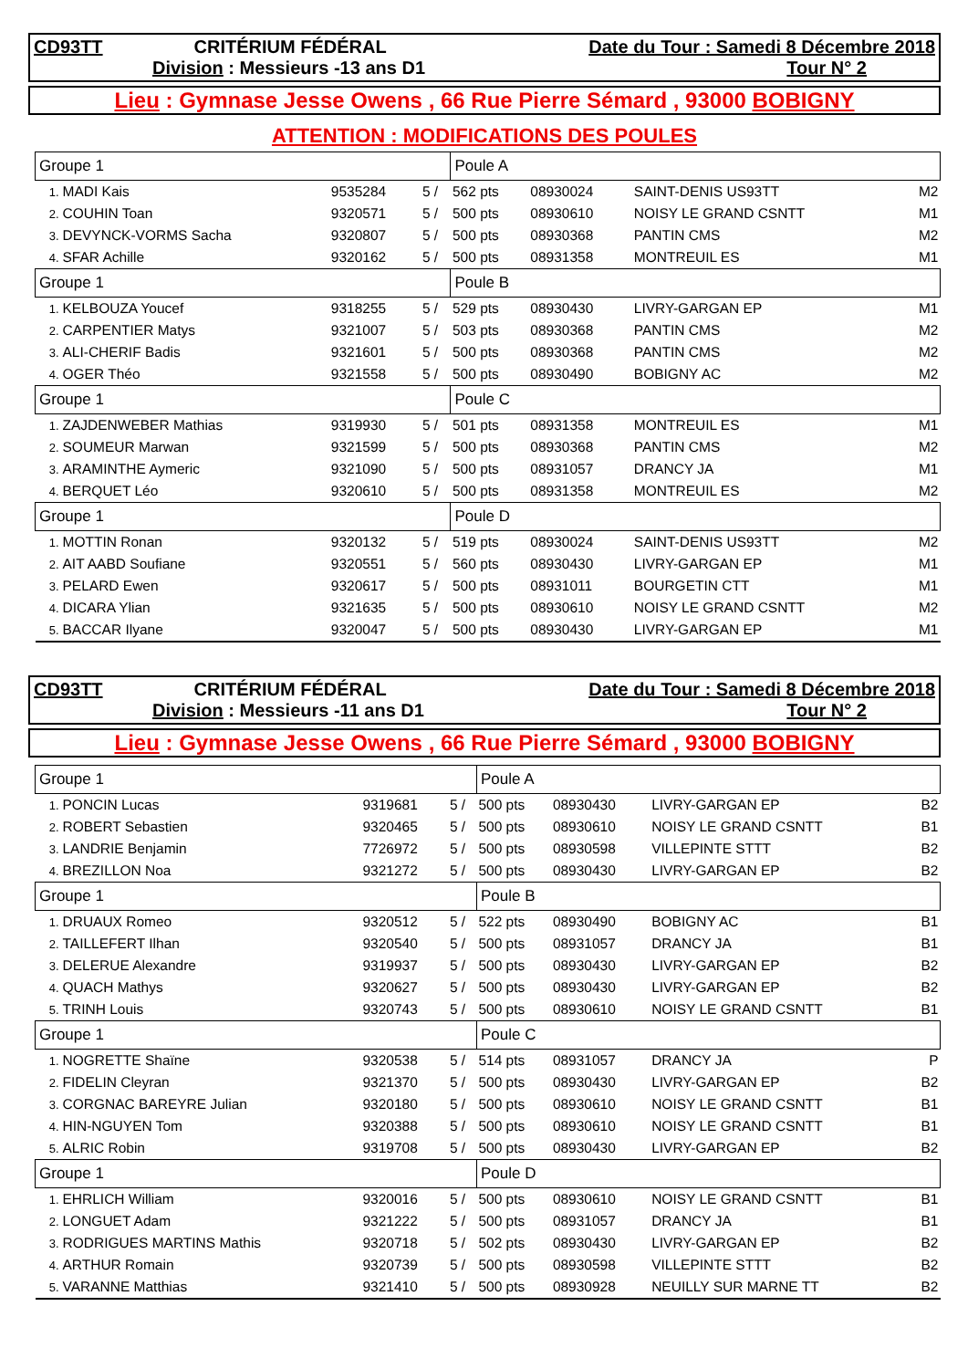CD93TT CRITÉRIUM FÉDÉRAL Date du Tour : Samedi 8 Décembre 2018
Division : Messieurs -13 ans D1 Tour N° 2
Lieu : Gymnase Jesse Owens , 66 Rue Pierre Sémard , 93000 BOBIGNY
ATTENTION : MODIFICATIONS DES POULES
| Groupe 1 | | | | Poule A | | | |
| 1. | MADI Kais | 9535284 | 5 / | 562 pts | 08930024 | SAINT-DENIS US93TT | M2 |
| 2. | COUHIN Toan | 9320571 | 5 / | 500 pts | 08930610 | NOISY LE GRAND CSNTT | M1 |
| 3. | DEVYNCK-VORMS Sacha | 9320807 | 5 / | 500 pts | 08930368 | PANTIN CMS | M2 |
| 4. | SFAR Achille | 9320162 | 5 / | 500 pts | 08931358 | MONTREUIL ES | M1 |
| Groupe 1 | | | | Poule B | | | |
| 1. | KELBOUZA Youcef | 9318255 | 5 / | 529 pts | 08930430 | LIVRY-GARGAN EP | M1 |
| 2. | CARPENTIER Matys | 9321007 | 5 / | 503 pts | 08930368 | PANTIN CMS | M2 |
| 3. | ALI-CHERIF Badis | 9321601 | 5 / | 500 pts | 08930368 | PANTIN CMS | M2 |
| 4. | OGER Théo | 9321558 | 5 / | 500 pts | 08930490 | BOBIGNY AC | M2 |
| Groupe 1 | | | | Poule C | | | |
| 1. | ZAJDENWEBER Mathias | 9319930 | 5 / | 501 pts | 08931358 | MONTREUIL ES | M1 |
| 2. | SOUMEUR Marwan | 9321599 | 5 / | 500 pts | 08930368 | PANTIN CMS | M2 |
| 3. | ARAMINTHE Aymeric | 9321090 | 5 / | 500 pts | 08931057 | DRANCY JA | M1 |
| 4. | BERQUET Léo | 9320610 | 5 / | 500 pts | 08931358 | MONTREUIL ES | M2 |
| Groupe 1 | | | | Poule D | | | |
| 1. | MOTTIN Ronan | 9320132 | 5 / | 519 pts | 08930024 | SAINT-DENIS US93TT | M2 |
| 2. | AIT AABD Soufiane | 9320551 | 5 / | 560 pts | 08930430 | LIVRY-GARGAN EP | M1 |
| 3. | PELARD Ewen | 9320617 | 5 / | 500 pts | 08931011 | BOURGETIN CTT | M1 |
| 4. | DICARA Ylian | 9321635 | 5 / | 500 pts | 08930610 | NOISY LE GRAND CSNTT | M2 |
| 5. | BACCAR Ilyane | 9320047 | 5 / | 500 pts | 08930430 | LIVRY-GARGAN EP | M1 |
CD93TT CRITÉRIUM FÉDÉRAL Date du Tour : Samedi 8 Décembre 2018
Division : Messieurs -11 ans D1 Tour N° 2
Lieu : Gymnase Jesse Owens , 66 Rue Pierre Sémard , 93000 BOBIGNY
| Groupe 1 | | | | Poule A | | | |
| 1. | PONCIN Lucas | 9319681 | 5 / | 500 pts | 08930430 | LIVRY-GARGAN EP | B2 |
| 2. | ROBERT Sebastien | 9320465 | 5 / | 500 pts | 08930610 | NOISY LE GRAND CSNTT | B1 |
| 3. | LANDRIE Benjamin | 7726972 | 5 / | 500 pts | 08930598 | VILLEPINTE STTT | B2 |
| 4. | BREZILLON Noa | 9321272 | 5 / | 500 pts | 08930430 | LIVRY-GARGAN EP | B2 |
| Groupe 1 | | | | Poule B | | | |
| 1. | DRUAUX Romeo | 9320512 | 5 / | 522 pts | 08930490 | BOBIGNY AC | B1 |
| 2. | TAILLEFERT Ilhan | 9320540 | 5 / | 500 pts | 08931057 | DRANCY JA | B1 |
| 3. | DELERUE Alexandre | 9319937 | 5 / | 500 pts | 08930430 | LIVRY-GARGAN EP | B2 |
| 4. | QUACH Mathys | 9320627 | 5 / | 500 pts | 08930430 | LIVRY-GARGAN EP | B2 |
| 5. | TRINH Louis | 9320743 | 5 / | 500 pts | 08930610 | NOISY LE GRAND CSNTT | B1 |
| Groupe 1 | | | | Poule C | | | |
| 1. | NOGRETTE Shaïne | 9320538 | 5 / | 514 pts | 08931057 | DRANCY JA | P |
| 2. | FIDELIN Cleyran | 9321370 | 5 / | 500 pts | 08930430 | LIVRY-GARGAN EP | B2 |
| 3. | CORGNAC BAREYRE Julian | 9320180 | 5 / | 500 pts | 08930610 | NOISY LE GRAND CSNTT | B1 |
| 4. | HIN-NGUYEN Tom | 9320388 | 5 / | 500 pts | 08930610 | NOISY LE GRAND CSNTT | B1 |
| 5. | ALRIC Robin | 9319708 | 5 / | 500 pts | 08930430 | LIVRY-GARGAN EP | B2 |
| Groupe 1 | | | | Poule D | | | |
| 1. | EHRLICH William | 9320016 | 5 / | 500 pts | 08930610 | NOISY LE GRAND CSNTT | B1 |
| 2. | LONGUET Adam | 9321222 | 5 / | 500 pts | 08931057 | DRANCY JA | B1 |
| 3. | RODRIGUES MARTINS Mathis | 9320718 | 5 / | 502 pts | 08930430 | LIVRY-GARGAN EP | B2 |
| 4. | ARTHUR Romain | 9320739 | 5 / | 500 pts | 08930598 | VILLEPINTE STTT | B2 |
| 5. | VARANNE Matthias | 9321410 | 5 / | 500 pts | 08930928 | NEUILLY SUR MARNE TT | B2 |